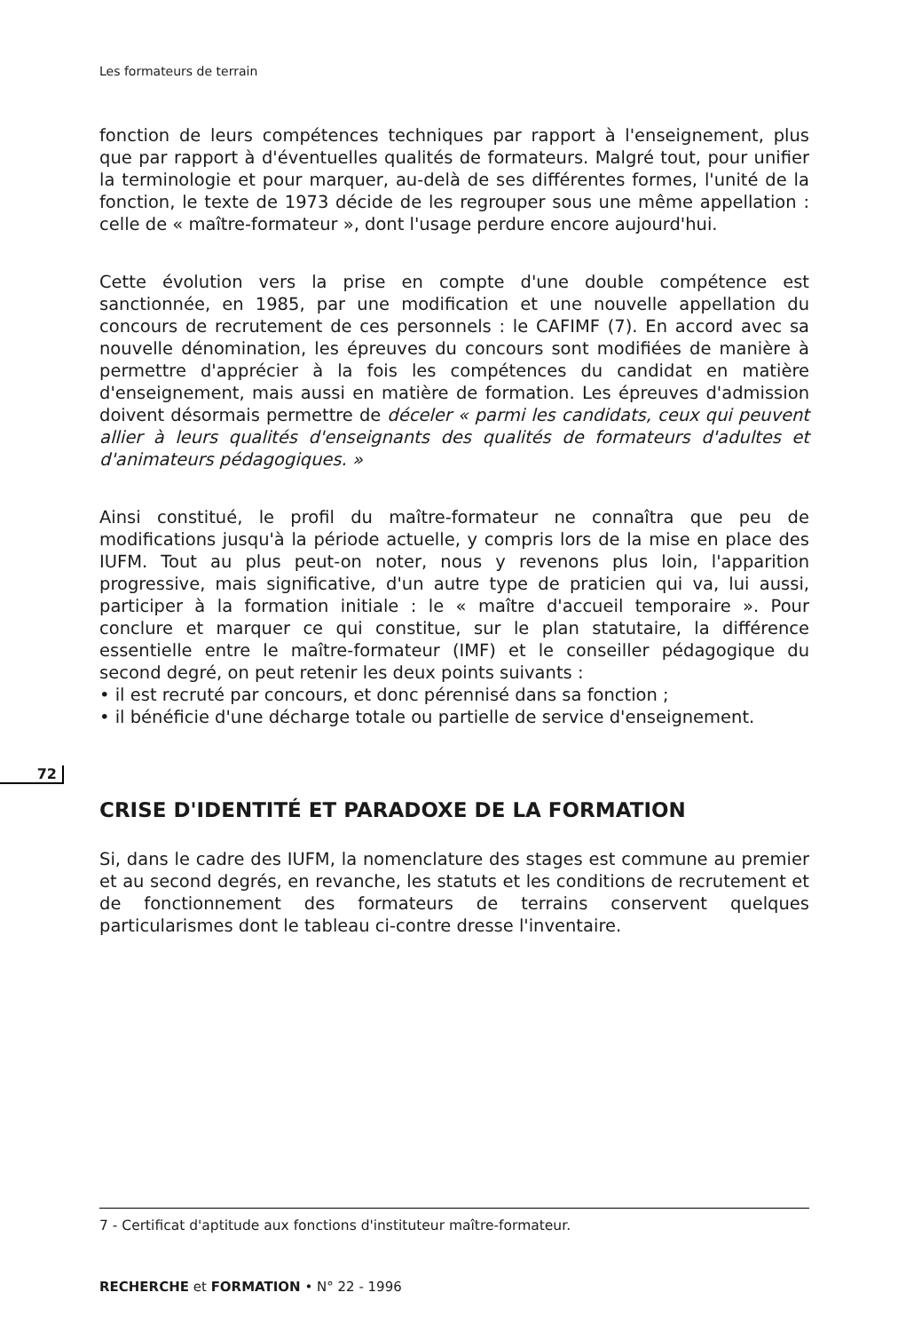Les formateurs de terrain
72
fonction de leurs compétences techniques par rapport à l'enseignement, plus que par rapport à d'éventuelles qualités de formateurs. Malgré tout, pour unifier la terminologie et pour marquer, au-delà de ses différentes formes, l'unité de la fonction, le texte de 1973 décide de les regrouper sous une même appellation : celle de « maître-formateur », dont l'usage perdure encore aujourd'hui.
Cette évolution vers la prise en compte d'une double compétence est sanctionnée, en 1985, par une modification et une nouvelle appellation du concours de recrutement de ces personnels : le CAFIMF (7). En accord avec sa nouvelle dénomination, les épreuves du concours sont modifiées de manière à permettre d'apprécier à la fois les compétences du candidat en matière d'enseignement, mais aussi en matière de formation. Les épreuves d'admission doivent désormais permettre de déceler « parmi les candidats, ceux qui peuvent allier à leurs qualités d'enseignants des qualités de formateurs d'adultes et d'animateurs pédagogiques. »
Ainsi constitué, le profil du maître-formateur ne connaîtra que peu de modifications jusqu'à la période actuelle, y compris lors de la mise en place des IUFM. Tout au plus peut-on noter, nous y revenons plus loin, l'apparition progressive, mais significative, d'un autre type de praticien qui va, lui aussi, participer à la formation initiale : le « maître d'accueil temporaire ». Pour conclure et marquer ce qui constitue, sur le plan statutaire, la différence essentielle entre le maître-formateur (IMF) et le conseiller pédagogique du second degré, on peut retenir les deux points suivants :
• il est recruté par concours, et donc pérennisé dans sa fonction ;
• il bénéficie d'une décharge totale ou partielle de service d'enseignement.
CRISE D'IDENTITÉ ET PARADOXE DE LA FORMATION
Si, dans le cadre des IUFM, la nomenclature des stages est commune au premier et au second degrés, en revanche, les statuts et les conditions de recrutement et de fonctionnement des formateurs de terrains conservent quelques particularismes dont le tableau ci-contre dresse l'inventaire.
7 - Certificat d'aptitude aux fonctions d'instituteur maître-formateur.
RECHERCHE et FORMATION • N° 22 - 1996